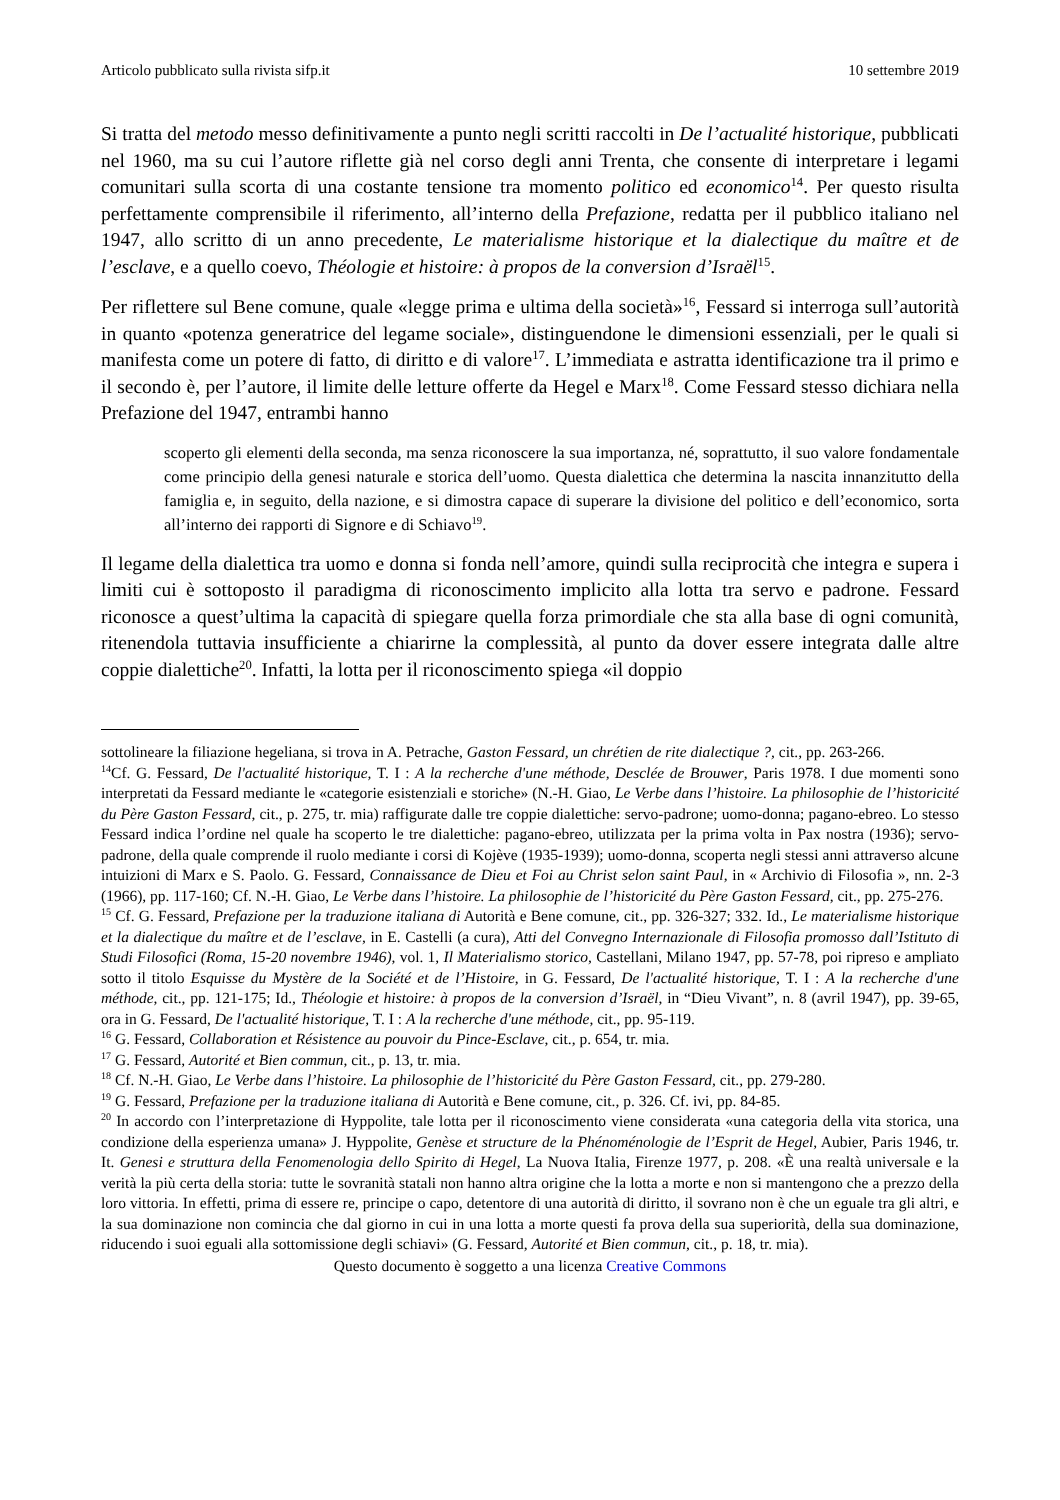Articolo pubblicato sulla rivista sifp.it 10 settembre 2019
Si tratta del metodo messo definitivamente a punto negli scritti raccolti in De l’actualité historique, pubblicati nel 1960, ma su cui l’autore riflette già nel corso degli anni Trenta, che consente di interpretare i legami comunitari sulla scorta di una costante tensione tra momento politico ed economico<sup>14</sup>. Per questo risulta perfettamente comprensibile il riferimento, all’interno della Prefazione, redatta per il pubblico italiano nel 1947, allo scritto di un anno precedente, Le materialisme historique et la dialectique du maître et de l’esclave, e a quello coevo, Théologie et histoire: à propos de la conversion d’Israël<sup>15</sup>.
Per riflettere sul Bene comune, quale «legge prima e ultima della società»<sup>16</sup>, Fessard si interroga sull’autorità in quanto «potenza generatrice del legame sociale», distinguendone le dimensioni essenziali, per le quali si manifesta come un potere di fatto, di diritto e di valore<sup>17</sup>. L’immediata e astratta identificazione tra il primo e il secondo è, per l’autore, il limite delle letture offerte da Hegel e Marx<sup>18</sup>. Come Fessard stesso dichiara nella Prefazione del 1947, entrambi hanno
scoperto gli elementi della seconda, ma senza riconoscere la sua importanza, né, soprattutto, il suo valore fondamentale come principio della genesi naturale e storica dell’uomo. Questa dialettica che determina la nascita innanzitutto della famiglia e, in seguito, della nazione, e si dimostra capace di superare la divisione del politico e dell’economico, sorta all’interno dei rapporti di Signore e di Schiavo<sup>19</sup>.
Il legame della dialettica tra uomo e donna si fonda nell’amore, quindi sulla reciprocità che integra e supera i limiti cui è sottoposto il paradigma di riconoscimento implicito alla lotta tra servo e padrone. Fessard riconosce a quest’ultima la capacità di spiegare quella forza primordiale che sta alla base di ogni comunità, ritenendola tuttavia insufficiente a chiarirne la complessità, al punto da dover essere integrata dalle altre coppie dialettiche<sup>20</sup>. Infatti, la lotta per il riconoscimento spiega «il doppio
sottolineare la filiazione hegeliana, si trova in A. Petrache, Gaston Fessard, un chrétien de rite dialectique ?, cit., pp. 263-266.
<sup>14</sup> Cf. G. Fessard, De l'actualité historique, T. I : A la recherche d'une méthode, Desclée de Brouwer, Paris 1978. I due momenti sono interpretati da Fessard mediante le «categorie esistenziali e storiche» (N.-H. Giao, Le Verbe dans l’histoire. La philosophie de l’historicité du Père Gaston Fessard, cit., p. 275, tr. mia) raffigurate dalle tre coppie dialettiche: servo-padrone; uomo-donna; pagano-ebreo. Lo stesso Fessard indica l’ordine nel quale ha scoperto le tre dialettiche: pagano-ebreo, utilizzata per la prima volta in Pax nostra (1936); servo-padrone, della quale comprende il ruolo mediante i corsi di Kojève (1935-1939); uomo-donna, scoperta negli stessi anni attraverso alcune intuizioni di Marx e S. Paolo. G. Fessard, Connaissance de Dieu et Foi au Christ selon saint Paul, in « Archivio di Filosofia », nn. 2-3 (1966), pp. 117-160; Cf. N.-H. Giao, Le Verbe dans l’histoire. La philosophie de l’historicité du Père Gaston Fessard, cit., pp. 275-276.
<sup>15</sup> Cf. G. Fessard, Prefazione per la traduzione italiana di Autorità e Bene comune, cit., pp. 326-327; 332. Id., Le materialisme historique et la dialectique du maître et de l’esclave, in E. Castelli (a cura), Atti del Convegno Internazionale di Filosofia promosso dall’Istituto di Studi Filosofici (Roma, 15-20 novembre 1946), vol. 1, Il Materialismo storico, Castellani, Milano 1947, pp. 57-78, poi ripreso e ampliato sotto il titolo Esquisse du Mystère de la Société et de l’Histoire, in G. Fessard, De l'actualité historique, T. I : A la recherche d'une méthode, cit., pp. 121-175; Id., Théologie et histoire: à propos de la conversion d’Israël, in “Dieu Vivant”, n. 8 (avril 1947), pp. 39-65, ora in G. Fessard, De l'actualité historique, T. I : A la recherche d'une méthode, cit., pp. 95-119.
<sup>16</sup> G. Fessard, Collaboration et Résistence au pouvoir du Pince-Esclave, cit., p. 654, tr. mia.
<sup>17</sup> G. Fessard, Autorité et Bien commun, cit., p. 13, tr. mia.
<sup>18</sup> Cf. N.-H. Giao, Le Verbe dans l’histoire. La philosophie de l’historicité du Père Gaston Fessard, cit., pp. 279-280.
<sup>19</sup> G. Fessard, Prefazione per la traduzione italiana di Autorità e Bene comune, cit., p. 326. Cf. ivi, pp. 84-85.
<sup>20</sup> In accordo con l’interpretazione di Hyppolite, tale lotta per il riconoscimento viene considerata «una categoria della vita storica, una condizione della esperienza umana» J. Hyppolite, Genèse et structure de la Phénoménologie de l’Esprit de Hegel, Aubier, Paris 1946, tr. It. Genesi e struttura della Fenomenologia dello Spirito di Hegel, La Nuova Italia, Firenze 1977, p. 208. «È una realtà universale e la verità la più certa della storia: tutte le sovranità statali non hanno altra origine che la lotta a morte e non si mantengono che a prezzo della loro vittoria. In effetti, prima di essere re, principe o capo, detentore di una autorità di diritto, il sovrano non è che un eguale tra gli altri, e la sua dominazione non comincia che dal giorno in cui in una lotta a morte questi fa prova della sua superiorità, della sua dominazione, riducendo i suoi eguali alla sottomissione degli schiavi» (G. Fessard, Autorité et Bien commun, cit., p. 18, tr. mia).
Questo documento è soggetto a una licenza Creative Commons